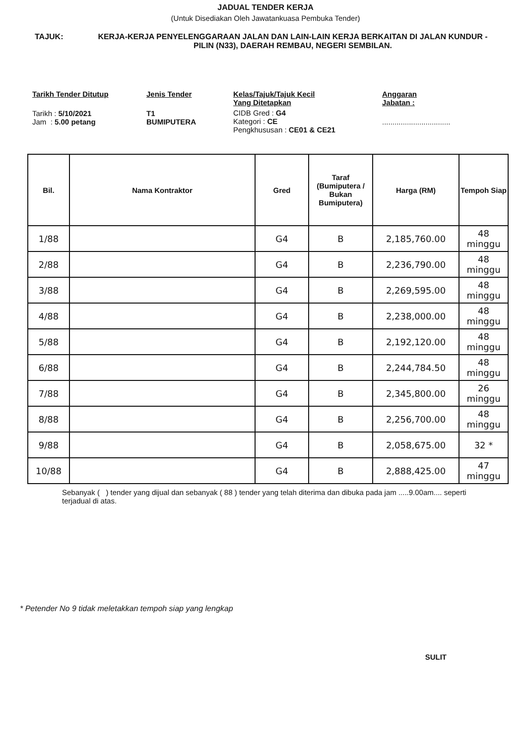JADUAL TENDER KERJA
(Untuk Disediakan Oleh Jawatankuasa Pembuka Tender)
TAJUK: KERJA-KERJA PENYELENGGARAAN JALAN DAN LAIN-LAIN KERJA BERKAITAN DI JALAN KUNDUR - PILIN (N33), DAERAH REMBAU, NEGERI SEMBILAN.
Tarikh Tender Ditutup
Tarikh : 5/10/2021
Jam : 5.00 petang
Jenis Tender
T1
BUMIPUTERA
Kelas/Tajuk/Tajuk Kecil
Yang Ditetapkan
CIDB Gred : G4
Kategori : CE
Pengkhususan : CE01 & CE21
Anggaran
Jabatan :
.................................
| Bil. | Nama Kontraktor | Gred | Taraf (Bumiputera / Bukan Bumiputera) | Harga (RM) | Tempoh Siap |
| --- | --- | --- | --- | --- | --- |
| 1/88 | | G4 | B | 2,185,760.00 | 48 minggu |
| 2/88 | | G4 | B | 2,236,790.00 | 48 minggu |
| 3/88 | | G4 | B | 2,269,595.00 | 48 minggu |
| 4/88 | | G4 | B | 2,238,000.00 | 48 minggu |
| 5/88 | | G4 | B | 2,192,120.00 | 48 minggu |
| 6/88 | | G4 | B | 2,244,784.50 | 48 minggu |
| 7/88 | | G4 | B | 2,345,800.00 | 26 minggu |
| 8/88 | | G4 | B | 2,256,700.00 | 48 minggu |
| 9/88 | | G4 | B | 2,058,675.00 | 32 * |
| 10/88 | | G4 | B | 2,888,425.00 | 47 minggu |
Sebanyak ( ) tender yang dijual dan sebanyak ( 88 ) tender yang telah diterima dan dibuka pada jam .....9.00am.... seperti terjadual di atas.
* Petender No 9 tidak meletakkan tempoh siap yang lengkap
SULIT